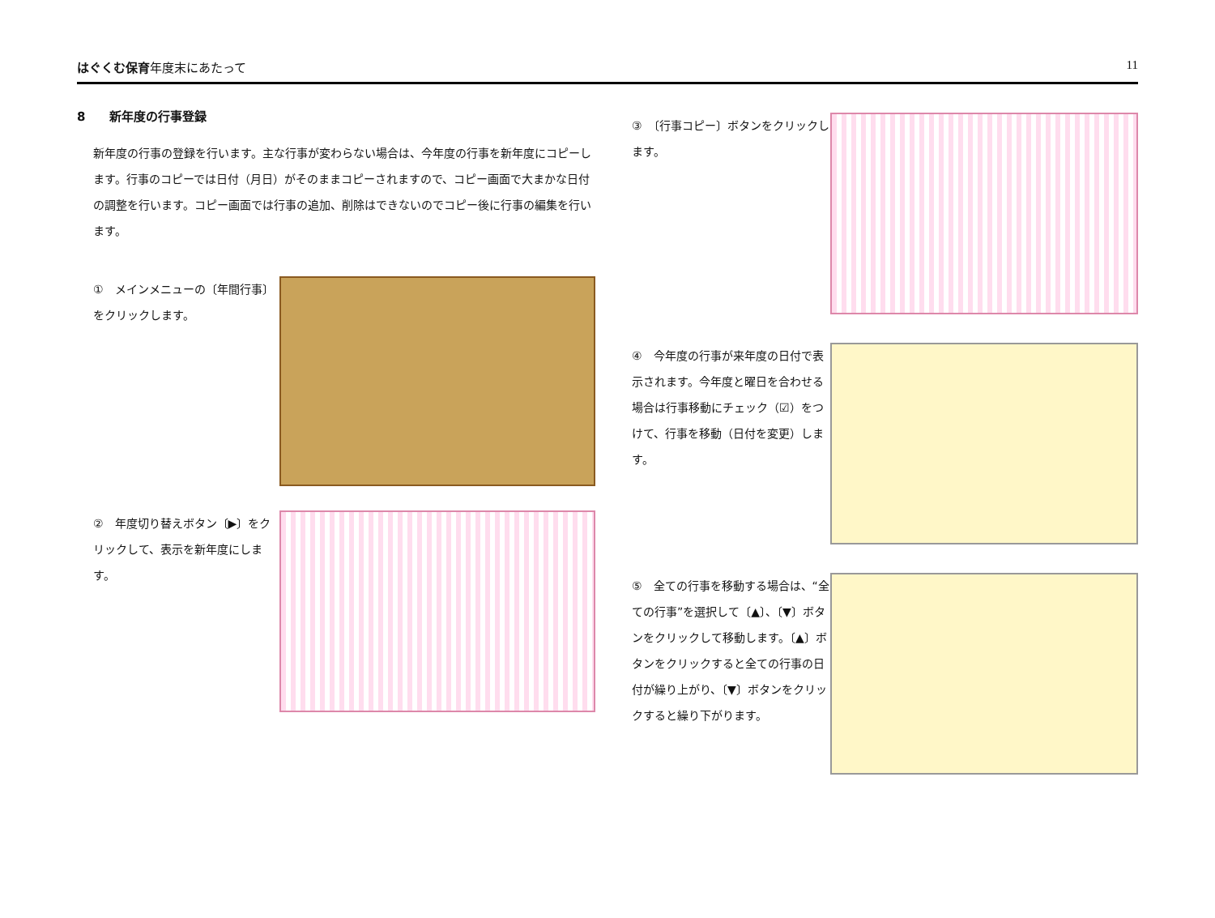はぐくむ保育年度末にあたって 11
8　　新年度の行事登録
新年度の行事の登録を行います。主な行事が変わらない場合は、今年度の行事を新年度にコピーします。行事のコピーでは日付（月日）がそのままコピーされますので、コピー画面で大まかな日付の調整を行います。コピー画面では行事の追加、削除はできないのでコピー後に行事の編集を行います。
①　メインメニューの〔年間行事〕をクリックします。
②　年度切り替えボタン〔▶〕をクリックして、表示を新年度にします。
③　〔行事コピー〕ボタンをクリックします。
④　今年度の行事が来年度の日付で表示されます。今年度と曜日を合わせる場合は行事移動にチェック（☑）をつけて、行事を移動（日付を変更）します。
⑤　全ての行事を移動する場合は、“全ての行事”を選択して〔▲〕、〔▼〕ボタンをクリックして移動します。〔▲〕ボタンをクリックすると全ての行事の日付が繰り上がり、〔▼〕ボタンをクリックすると繰り下がります。